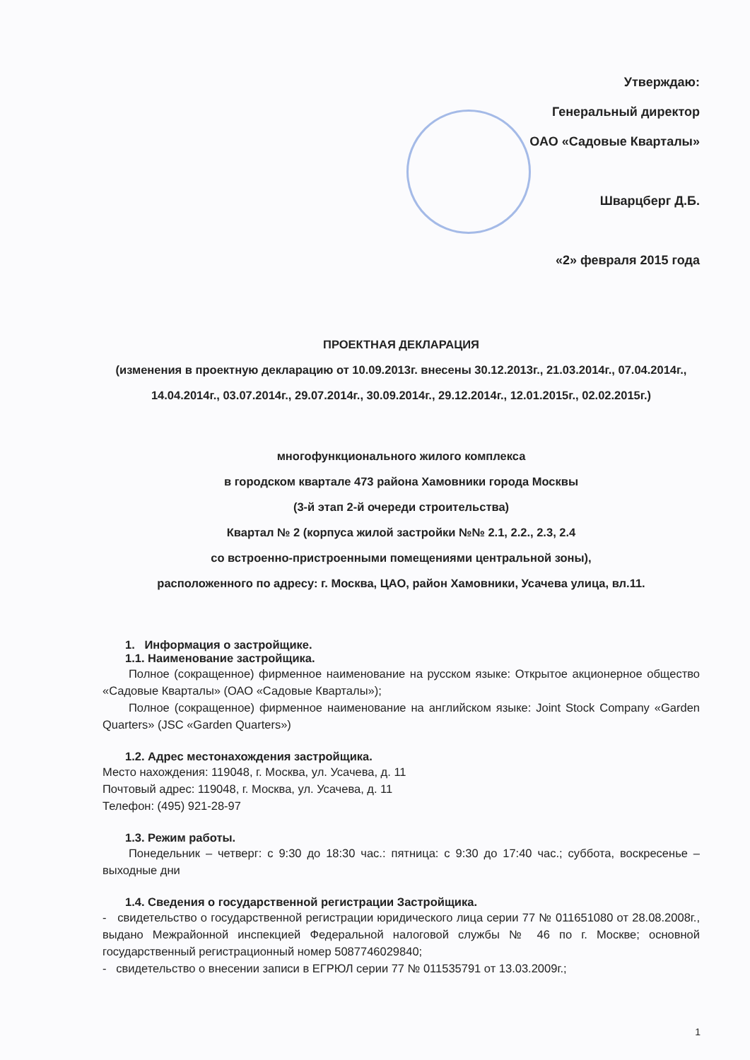Утверждаю:
Генеральный директор
ОАО «Садовые Кварталы»
Шварцберг Д.Б.
«2» февраля 2015 года
ПРОЕКТНАЯ ДЕКЛАРАЦИЯ
(изменения в проектную декларацию от 10.09.2013г. внесены 30.12.2013г., 21.03.2014г., 07.04.2014г., 14.04.2014г., 03.07.2014г., 29.07.2014г., 30.09.2014г., 29.12.2014г., 12.01.2015г., 02.02.2015г.)
многофункционального жилого комплекса
в городском квартале 473 района Хамовники города Москвы
(3-й этап 2-й очереди строительства)
Квартал № 2 (корпуса жилой застройки №№ 2.1, 2.2., 2.3, 2.4
со встроенно-пристроенными помещениями центральной зоны),
расположенного по адресу: г. Москва, ЦАО, район Хамовники, Усачева улица, вл.11.
1. Информация о застройщике.
1.1. Наименование застройщика.
Полное (сокращенное) фирменное наименование на русском языке: Открытое акционерное общество «Садовые Кварталы» (ОАО «Садовые Кварталы»);
Полное (сокращенное) фирменное наименование на английском языке: Joint Stock Company «Garden Quarters» (JSC «Garden Quarters»)
1.2. Адрес местонахождения застройщика.
Место нахождения: 119048, г. Москва, ул. Усачева, д. 11
Почтовый адрес: 119048, г. Москва, ул. Усачева, д. 11
Телефон: (495) 921-28-97
1.3. Режим работы.
Понедельник – четверг: с 9:30 до 18:30 час.: пятница: с 9:30 до 17:40 час.; суббота, воскресенье – выходные дни
1.4. Сведения о государственной регистрации Застройщика.
- свидетельство о государственной регистрации юридического лица серии 77 № 011651080 от 28.08.2008г., выдано Межрайонной инспекцией Федеральной налоговой службы № 46 по г. Москве; основной государственный регистрационный номер 5087746029840;
- свидетельство о внесении записи в ЕГРЮЛ серии 77 № 011535791 от 13.03.2009г.;
1